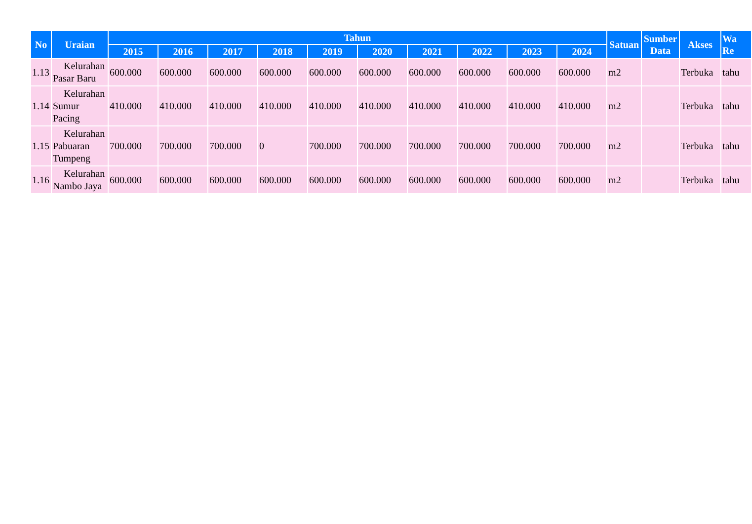| No | Uraian | Tahun | | | | | | | | | | Satuan | Sumber Data | Akses | Wa Re |
| --- | --- | --- | --- | --- | --- | --- | --- | --- | --- | --- | --- | --- | --- | --- | --- |
| | | 2015 | 2016 | 2017 | 2018 | 2019 | 2020 | 2021 | 2022 | 2023 | 2024 | | | | |
| 1.13 | Kelurahan Pasar Baru | 600.000 | 600.000 | 600.000 | 600.000 | 600.000 | 600.000 | 600.000 | 600.000 | 600.000 | 600.000 | m2 | | Terbuka | tahu |
| 1.14 | Kelurahan Sumur Pacing | 410.000 | 410.000 | 410.000 | 410.000 | 410.000 | 410.000 | 410.000 | 410.000 | 410.000 | 410.000 | m2 | | Terbuka | tahu |
| 1.15 | Kelurahan Pabuaran Tumpeng | 700.000 | 700.000 | 700.000 | 0 | 700.000 | 700.000 | 700.000 | 700.000 | 700.000 | 700.000 | m2 | | Terbuka | tahu |
| 1.16 | Kelurahan Nambo Jaya | 600.000 | 600.000 | 600.000 | 600.000 | 600.000 | 600.000 | 600.000 | 600.000 | 600.000 | 600.000 | m2 | | Terbuka | tahu |